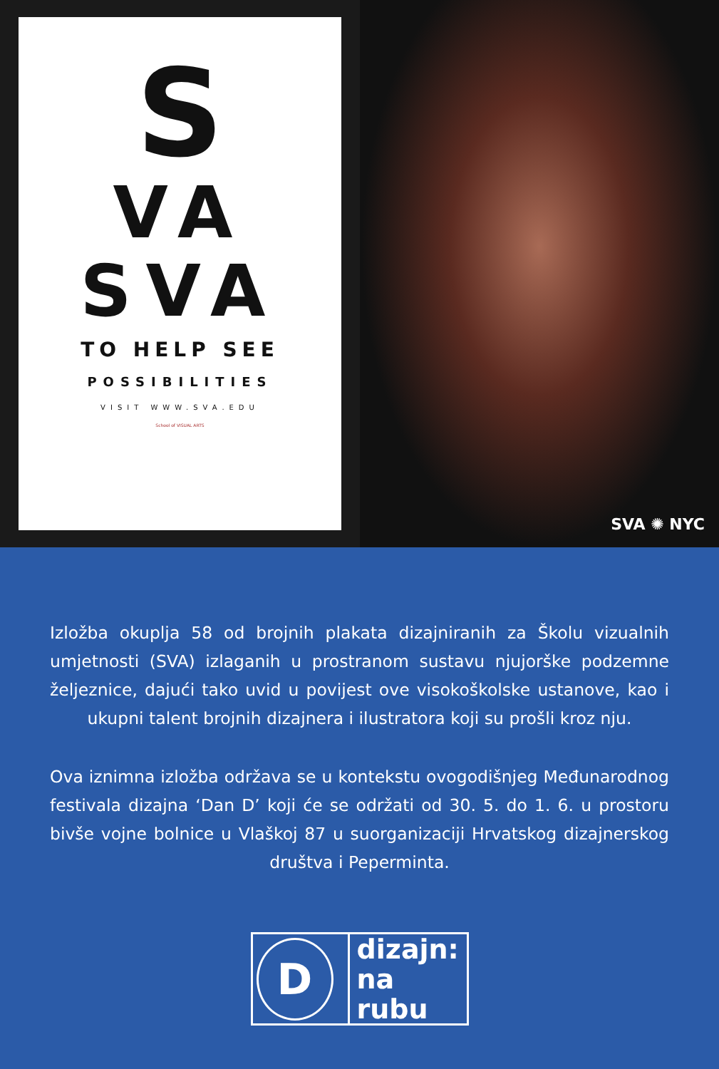S
VA
SVA
TO HELP SEE
POSSIBILITIES
VISIT WWW.SVA.EDU
School of VISUAL ARTS
SVA ✺ NYC
Izložba okuplja 58 od brojnih plakata dizajniranih za Školu vizualnih umjetnosti (SVA) izlaganih u prostranom sustavu njujorške podzemne željeznice, dajući tako uvid u povijest ove visokoškolske ustanove, kao i ukupni talent brojnih dizajnera i ilustratora koji su prošli kroz nju.
Ova iznimna izložba održava se u kontekstu ovogodišnjeg Međunarodnog festivala dizajna ‘Dan D’ koji će se održati od 30. 5. do 1. 6. u prostoru bivše vojne bolnice u Vlaškoj 87 u suorganizaciji Hrvatskog dizajnerskog društva i Peperminta.
D
dizajn:
na rubu